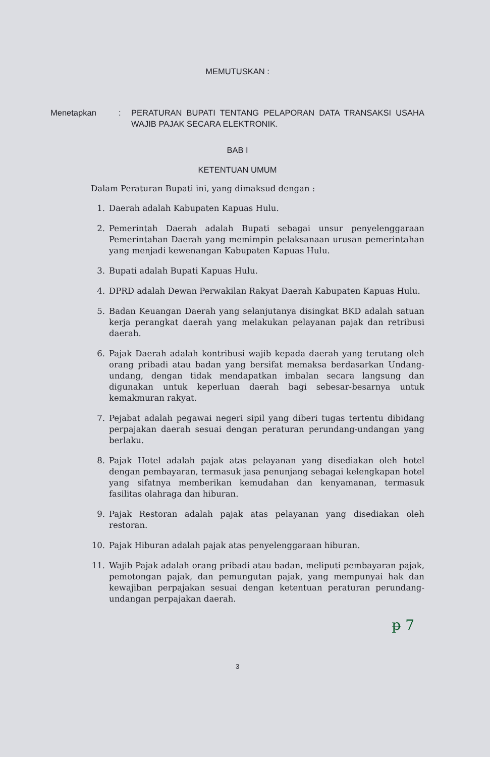MEMUTUSKAN :
Menetapkan : PERATURAN BUPATI TENTANG PELAPORAN DATA TRANSAKSI USAHA WAJIB PAJAK SECARA ELEKTRONIK.
BAB I
KETENTUAN UMUM
Dalam Peraturan Bupati ini, yang dimaksud dengan :
1. Daerah adalah Kabupaten Kapuas Hulu.
2. Pemerintah Daerah adalah Bupati sebagai unsur penyelenggaraan Pemerintahan Daerah yang memimpin pelaksanaan urusan pemerintahan yang menjadi kewenangan Kabupaten Kapuas Hulu.
3. Bupati adalah Bupati Kapuas Hulu.
4. DPRD adalah Dewan Perwakilan Rakyat Daerah Kabupaten Kapuas Hulu.
5. Badan Keuangan Daerah yang selanjutanya disingkat BKD adalah satuan kerja perangkat daerah yang melakukan pelayanan pajak dan retribusi daerah.
6. Pajak Daerah adalah kontribusi wajib kepada daerah yang terutang oleh orang pribadi atau badan yang bersifat memaksa berdasarkan Undang-undang, dengan tidak mendapatkan imbalan secara langsung dan digunakan untuk keperluan daerah bagi sebesar-besarnya untuk kemakmuran rakyat.
7. Pejabat adalah pegawai negeri sipil yang diberi tugas tertentu dibidang perpajakan daerah sesuai dengan peraturan perundang-undangan yang berlaku.
8. Pajak Hotel adalah pajak atas pelayanan yang disediakan oleh hotel dengan pembayaran, termasuk jasa penunjang sebagai kelengkapan hotel yang sifatnya memberikan kemudahan dan kenyamanan, termasuk fasilitas olahraga dan hiburan.
9. Pajak Restoran adalah pajak atas pelayanan yang disediakan oleh restoran.
10. Pajak Hiburan adalah pajak atas penyelenggaraan hiburan.
11. Wajib Pajak adalah orang pribadi atau badan, meliputi pembayaran pajak, pemotongan pajak, dan pemungutan pajak, yang mempunyai hak dan kewajiban perpajakan sesuai dengan ketentuan peraturan perundang-undangan perpajakan daerah.
ᵽ 7
3